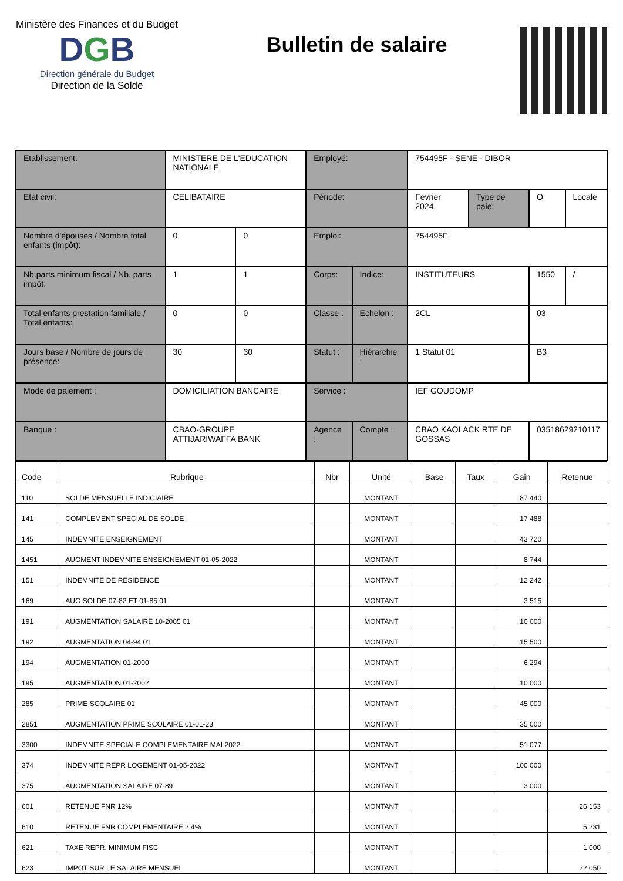Ministère des Finances et du Budget
DGB
Direction générale du Budget
Direction de la Solde
Bulletin de salaire
| Etablissement: | MINISTERE DE L'EDUCATION NATIONALE | | Employé: | | 754495F - SENE - DIBOR | | | |
| Etat civil: | CELIBATAIRE | | Période: | | Fevrier 2024 | Type de paie: | O | Locale |
| Nombre d'épouses / Nombre total enfants (impôt): | 0 | 0 | Emploi: | | 754495F | | | |
| Nb.parts minimum fiscal / Nb. parts impôt: | 1 | 1 | Corps: | Indice: | INSTITUTEURS | | 1550 | / |
| Total enfants prestation familiale / Total enfants: | 0 | 0 | Classe : | Echelon : | 2CL | | 03 | |
| Jours base / Nombre de jours de présence: | 30 | 30 | Statut : | Hiérarchie : | 1 Statut 01 | | B3 | |
| Mode de paiement : | DOMICILIATION BANCAIRE | | Service : | | IEF GOUDOMP | | | |
| Banque : | CBAO-GROUPE ATTIJARIWAFFA BANK | | Agence : | Compte : | CBAO KAOLACK RTE DE GOSSAS | | 03518629210117 | |
| Code | Rubrique | Nbr | Unité | Base | Taux | Gain | Retenue |
| --- | --- | --- | --- | --- | --- | --- | --- |
| 110 | SOLDE MENSUELLE INDICIAIRE | | MONTANT | | | 87 440 | |
| 141 | COMPLEMENT SPECIAL DE SOLDE | | MONTANT | | | 17 488 | |
| 145 | INDEMNITE ENSEIGNEMENT | | MONTANT | | | 43 720 | |
| 1451 | AUGMENT INDEMNITE ENSEIGNEMENT 01-05-2022 | | MONTANT | | | 8 744 | |
| 151 | INDEMNITE DE RESIDENCE | | MONTANT | | | 12 242 | |
| 169 | AUG SOLDE 07-82 ET 01-85 01 | | MONTANT | | | 3 515 | |
| 191 | AUGMENTATION SALAIRE 10-2005 01 | | MONTANT | | | 10 000 | |
| 192 | AUGMENTATION 04-94 01 | | MONTANT | | | 15 500 | |
| 194 | AUGMENTATION 01-2000 | | MONTANT | | | 6 294 | |
| 195 | AUGMENTATION 01-2002 | | MONTANT | | | 10 000 | |
| 285 | PRIME SCOLAIRE 01 | | MONTANT | | | 45 000 | |
| 2851 | AUGMENTATION PRIME SCOLAIRE 01-01-23 | | MONTANT | | | 35 000 | |
| 3300 | INDEMNITE SPECIALE COMPLEMENTAIRE MAI 2022 | | MONTANT | | | 51 077 | |
| 374 | INDEMNITE REPR LOGEMENT 01-05-2022 | | MONTANT | | | 100 000 | |
| 375 | AUGMENTATION SALAIRE 07-89 | | MONTANT | | | 3 000 | |
| 601 | RETENUE FNR 12% | | MONTANT | | | | 26 153 |
| 610 | RETENUE FNR COMPLEMENTAIRE 2.4% | | MONTANT | | | | 5 231 |
| 621 | TAXE REPR. MINIMUM FISC | | MONTANT | | | | 1 000 |
| 623 | IMPOT SUR LE SALAIRE MENSUEL | | MONTANT | | | | 22 050 |